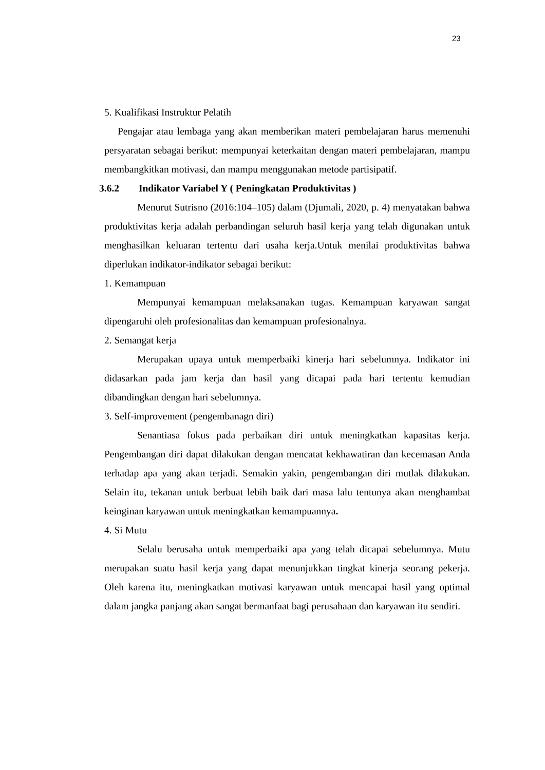23
5. Kualifikasi Instruktur Pelatih
Pengajar atau lembaga yang akan memberikan materi pembelajaran harus memenuhi persyaratan sebagai berikut: mempunyai keterkaitan dengan materi pembelajaran, mampu membangkitkan motivasi, dan mampu menggunakan metode partisipatif.
3.6.2 Indikator Variabel Y ( Peningkatan Produktivitas )
Menurut Sutrisno (2016:104–105) dalam (Djumali, 2020, p. 4) menyatakan bahwa produktivitas kerja adalah perbandingan seluruh hasil kerja yang telah digunakan untuk menghasilkan keluaran tertentu dari usaha kerja.Untuk menilai produktivitas bahwa diperlukan indikator-indikator sebagai berikut:
1. Kemampuan
Mempunyai kemampuan melaksanakan tugas. Kemampuan karyawan sangat dipengaruhi oleh profesionalitas dan kemampuan profesionalnya.
2. Semangat kerja
Merupakan upaya untuk memperbaiki kinerja hari sebelumnya. Indikator ini didasarkan pada jam kerja dan hasil yang dicapai pada hari tertentu kemudian dibandingkan dengan hari sebelumnya.
3. Self-improvement (pengembanagn diri)
Senantiasa fokus pada perbaikan diri untuk meningkatkan kapasitas kerja. Pengembangan diri dapat dilakukan dengan mencatat kekhawatiran dan kecemasan Anda terhadap apa yang akan terjadi. Semakin yakin, pengembangan diri mutlak dilakukan. Selain itu, tekanan untuk berbuat lebih baik dari masa lalu tentunya akan menghambat keinginan karyawan untuk meningkatkan kemampuannya.
4. Si Mutu
Selalu berusaha untuk memperbaiki apa yang telah dicapai sebelumnya. Mutu merupakan suatu hasil kerja yang dapat menunjukkan tingkat kinerja seorang pekerja. Oleh karena itu, meningkatkan motivasi karyawan untuk mencapai hasil yang optimal dalam jangka panjang akan sangat bermanfaat bagi perusahaan dan karyawan itu sendiri.